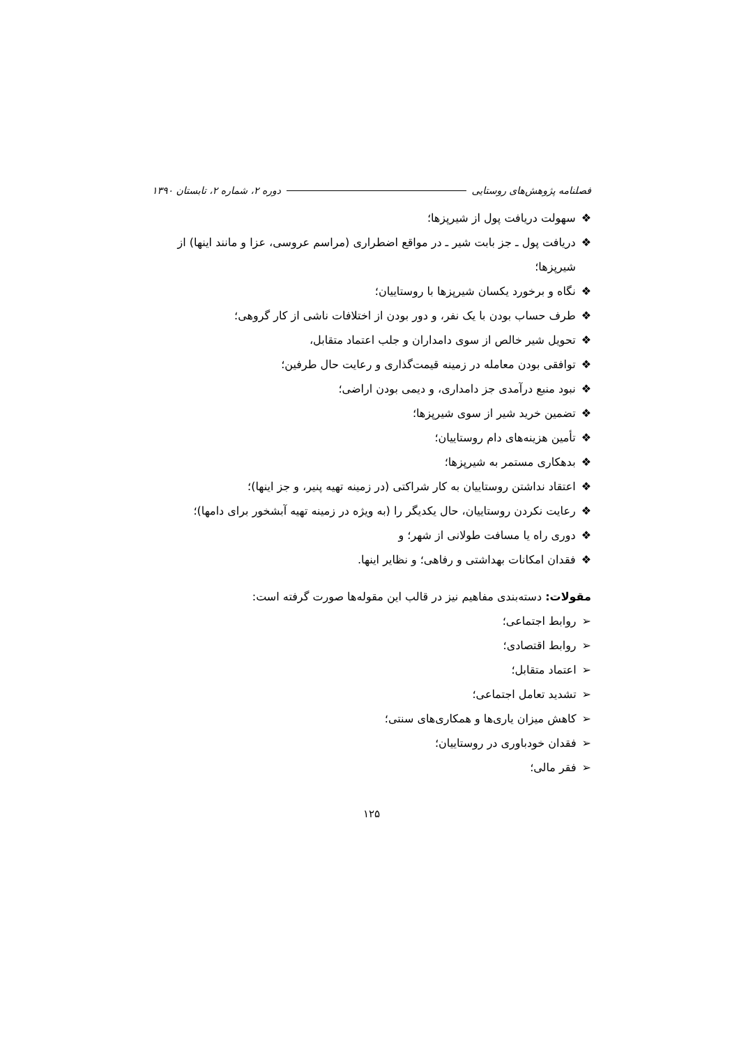فصلنامه پژوهش‌های روستایی دوره ۲، شماره ۲، تابستان ۱۳۹۰
❖سهولت دریافت پول از شیرپزها؛
❖دریافت پول ـ جز بابت شیر ـ در مواقع اضطراری (مراسم عروسی، عزا و مانند اینها) از
شیرپزها؛
❖نگاه و برخورد یکسان شیرپزها با روستاییان؛
❖طرف حساب بودن با یک نفر، و دور بودن از اختلافات ناشی از کار گروهی؛
❖تحویل شیر خالص از سوی دامداران و جلب اعتماد متقابل،
❖توافقی بودن معامله در زمینه قیمت‌گذاری و رعایت حال طرفین؛
❖نبود منبع درآمدی جز دامداری، و دیمی بودن اراضی؛
❖تضمین خرید شیر از سوی شیرپزها؛
❖تأمین هزینه‌های دام روستاییان؛
❖بدهکاری مستمر به شیرپزها؛
❖اعتقاد نداشتن روستاییان به کار شراکتی (در زمینه تهیه پنیر، و جز اینها)؛
❖رعایت نکردن روستاییان، حال یکدیگر را (به ویژه در زمینه تهیه آبشخور برای دامها)؛
❖دوری راه یا مسافت طولانی از شهر؛ و
❖فقدان امکانات بهداشتی و رفاهی؛ و نظایر اینها.
مقولات: دسته‌بندی مفاهیم نیز در قالب این مقوله‌ها صورت گرفته است:
➢روابط اجتماعی؛
➢روابط اقتصادی؛
➢اعتماد متقابل؛
➢تشدید تعامل اجتماعی؛
➢کاهش میزان یاری‌ها و همکاری‌های سنتی؛
➢فقدان خودباوری در روستاییان؛
➢فقر مالی؛
۱۲۵